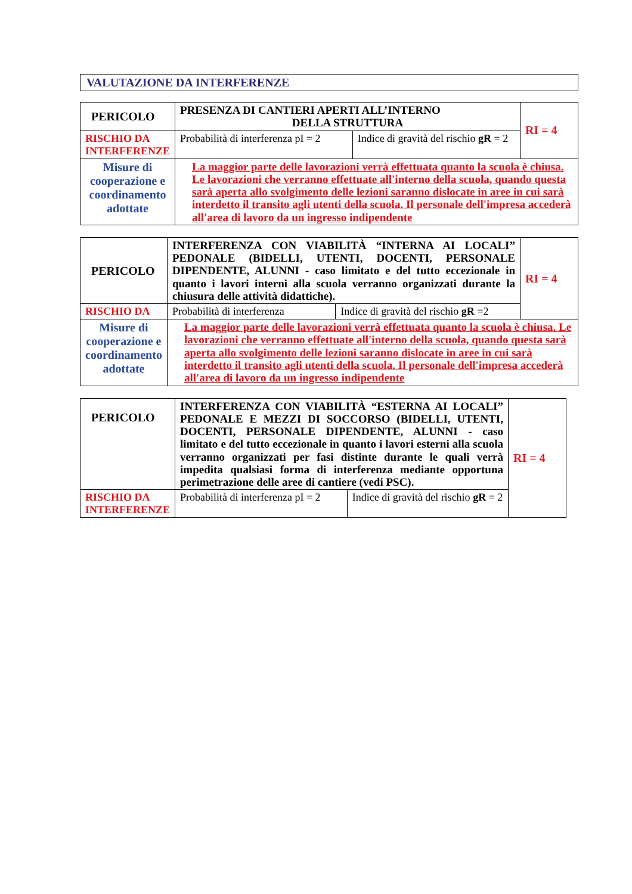VALUTAZIONE DA INTERFERENZE
| PERICOLO | PRESENZA DI CANTIERI APERTI ALL’INTERNO DELLA STRUTTURA | | RI = 4 |
| RISCHIO DA INTERFERENZE | Probabilità di interferenza pI = 2 | Indice di gravità del rischio gR = 2 | |
| Misure di cooperazione e coordinamento adottate | La maggior parte delle lavorazioni verrà effettuata quanto la scuola è chiusa. Le lavorazioni che verranno effettuate all'interno della scuola, quando questa sarà aperta allo svolgimento delle lezioni saranno dislocate in aree in cui sarà interdetto il transito agli utenti della scuola. Il personale dell'impresa accederà all'area di lavoro da un ingresso indipendente | | |
| PERICOLO | INTERFERENZA CON VIABILITÀ “INTERNA AI LOCALI” PEDONALE (BIDELLI, UTENTI, DOCENTI, PERSONALE DIPENDENTE, ALUNNI - caso limitato e del tutto eccezionale in quanto i lavori interni alla scuola verranno organizzati durante la chiusura delle attività didattiche). | | RI = 4 |
| RISCHIO DA | Probabilità di interferenza | Indice di gravità del rischio gR =2 | |
| Misure di cooperazione e coordinamento adottate | La maggior parte delle lavorazioni verrà effettuata quanto la scuola è chiusa. Le lavorazioni che verranno effettuate all'interno della scuola, quando questa sarà aperta allo svolgimento delle lezioni saranno dislocate in aree in cui sarà interdetto il transito agli utenti della scuola. Il personale dell'impresa accederà all'area di lavoro da un ingresso indipendente | | |
| PERICOLO | INTERFERENZA CON VIABILITÀ “ESTERNA AI LOCALI” PEDONALE E MEZZI DI SOCCORSO (BIDELLI, UTENTI, DOCENTI, PERSONALE DIPENDENTE, ALUNNI - caso limitato e del tutto eccezionale in quanto i lavori esterni alla scuola verranno organizzati per fasi distinte durante le quali verrà impedita qualsiasi forma di interferenza mediante opportuna perimetrazione delle aree di cantiere (vedi PSC). | | RI = 4 |
| RISCHIO DA INTERFERENZE | Probabilità di interferenza pI = 2 | Indice di gravità del rischio gR = 2 | |